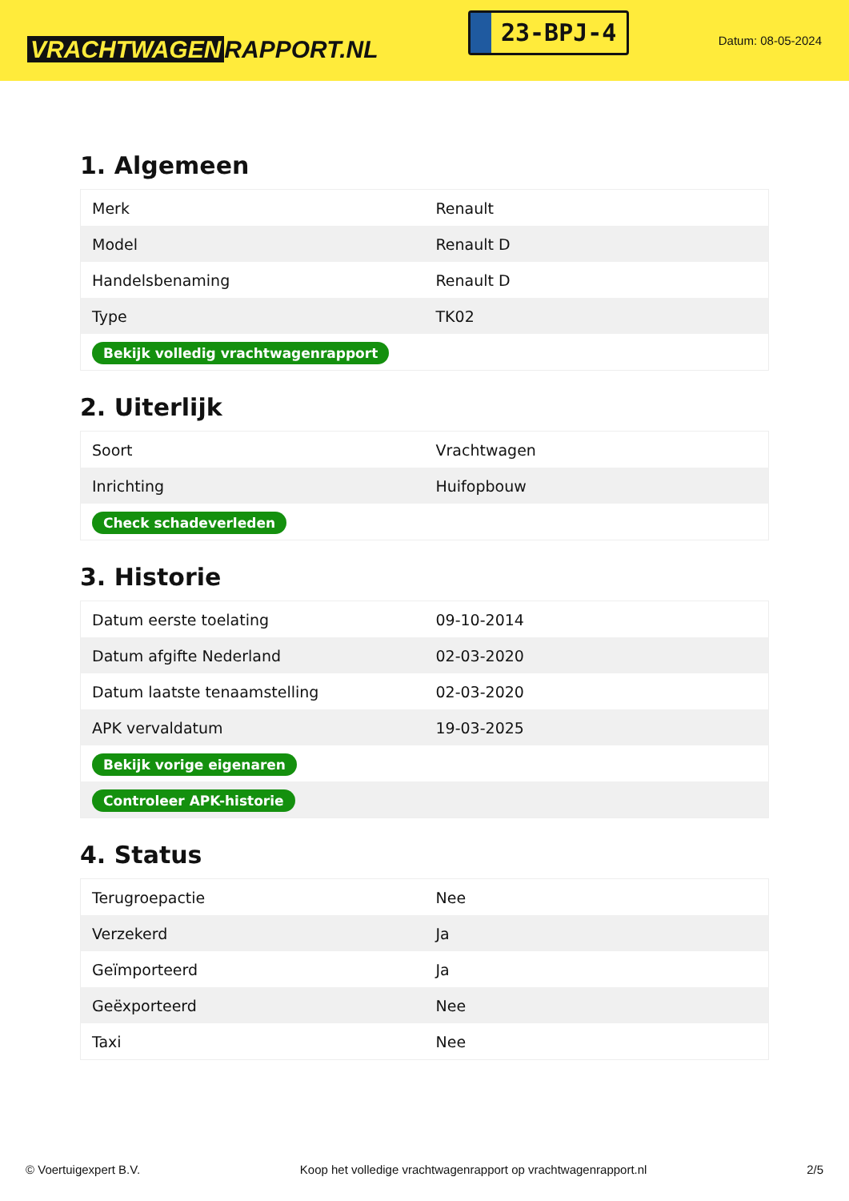VRACHTWAGEN RAPPORT.NL
23-BPJ-4
Datum: 08-05-2024
1. Algemeen
| Merk | Renault |
| Model | Renault D |
| Handelsbenaming | Renault D |
| Type | TK02 |
| Bekijk volledig vrachtwagenrapport | |
2. Uiterlijk
| Soort | Vrachtwagen |
| Inrichting | Huifopbouw |
| Check schadeverleden | |
3. Historie
| Datum eerste toelating | 09-10-2014 |
| Datum afgifte Nederland | 02-03-2020 |
| Datum laatste tenaamstelling | 02-03-2020 |
| APK vervaldatum | 19-03-2025 |
| Bekijk vorige eigenaren | |
| Controleer APK-historie | |
4. Status
| Terugroepactie | Nee |
| Verzekerd | Ja |
| Geïmporteerd | Ja |
| Geëxporteerd | Nee |
| Taxi | Nee |
© Voertuigexpert B.V. Koop het volledige vrachtwagenrapport op vrachtwagenrapport.nl 2/5